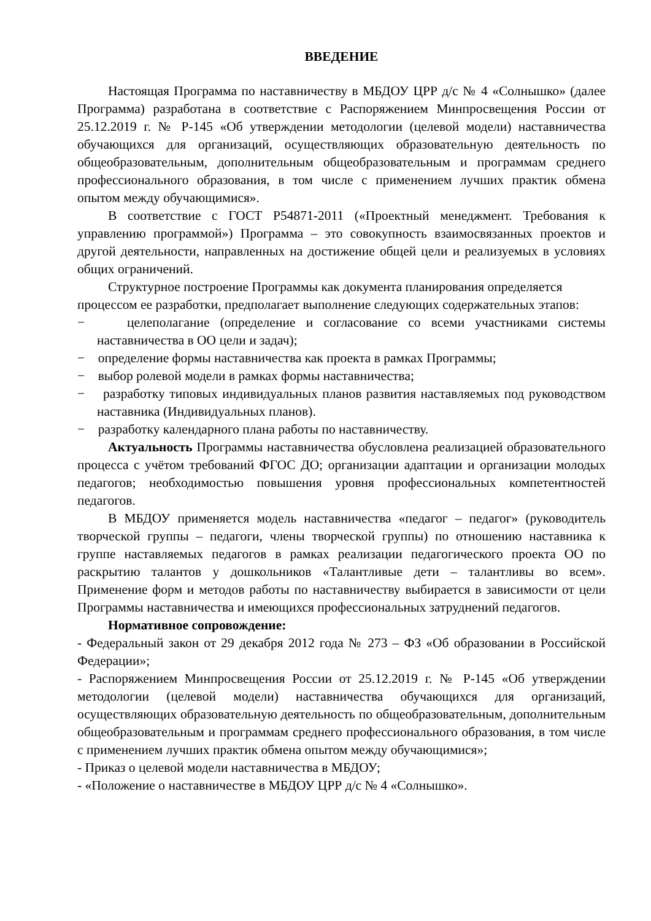ВВЕДЕНИЕ
Настоящая Программа по наставничеству в МБДОУ ЦРР д/с № 4 «Солнышко» (далее Программа) разработана в соответствие с Распоряжением Минпросвещения России от 25.12.2019 г. № Р-145 «Об утверждении методологии (целевой модели) наставничества обучающихся для организаций, осуществляющих образовательную деятельность по общеобразовательным, дополнительным общеобразовательным и программам среднего профессионального образования, в том числе с применением лучших практик обмена опытом между обучающимися».
В соответствие с ГОСТ Р54871-2011 («Проектный менеджмент. Требования к управлению программой») Программа – это совокупность взаимосвязанных проектов и другой деятельности, направленных на достижение общей цели и реализуемых в условиях общих ограничений.
Структурное построение Программы как документа планирования определяется процессом ее разработки, предполагает выполнение следующих содержательных этапов:
− целеполагание (определение и согласование со всеми участниками системы наставничества в ОО цели и задач);
− определение формы наставничества как проекта в рамках Программы;
− выбор ролевой модели в рамках формы наставничества;
− разработку типовых индивидуальных планов развития наставляемых под руководством наставника (Индивидуальных планов).
− разработку календарного плана работы по наставничеству.
Актуальность Программы наставничества обусловлена реализацией образовательного процесса с учётом требований ФГОС ДО; организации адаптации и организации молодых педагогов; необходимостью повышения уровня профессиональных компетентностей педагогов.
В МБДОУ применяется модель наставничества «педагог – педагог» (руководитель творческой группы – педагоги, члены творческой группы) по отношению наставника к группе наставляемых педагогов в рамках реализации педагогического проекта ОО по раскрытию талантов у дошкольников «Талантливые дети – талантливы во всем». Применение форм и методов работы по наставничеству выбирается в зависимости от цели Программы наставничества и имеющихся профессиональных затруднений педагогов.
Нормативное сопровождение:
- Федеральный закон от 29 декабря 2012 года № 273 – ФЗ «Об образовании в Российской Федерации»;
- Распоряжением Минпросвещения России от 25.12.2019 г. № Р-145 «Об утверждении методологии (целевой модели) наставничества обучающихся для организаций, осуществляющих образовательную деятельность по общеобразовательным, дополнительным общеобразовательным и программам среднего профессионального образования, в том числе с применением лучших практик обмена опытом между обучающимися»;
- Приказ о целевой модели наставничества в МБДОУ;
- «Положение о наставничестве в МБДОУ ЦРР д/с № 4 «Солнышко».